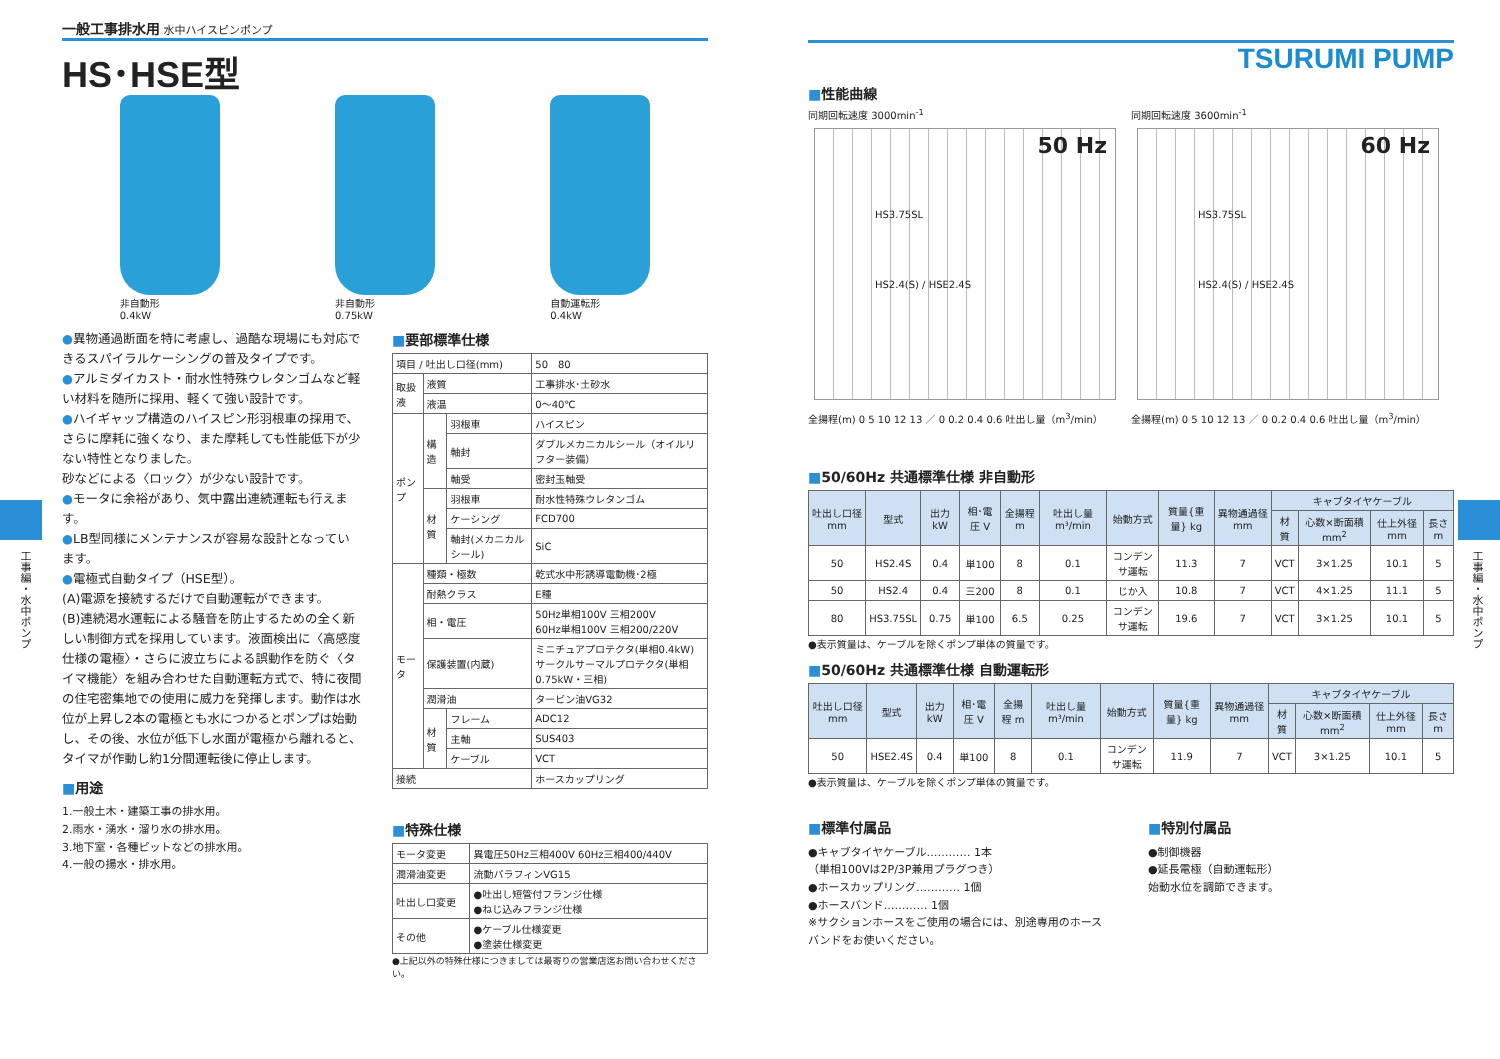一般工事排水用 水中ハイスピンポンプ
HS･HSE型
非自動形
0.4kW
非自動形
0.75kW
自動運転形
0.4kW
●異物通過断面を特に考慮し、過酷な現場にも対応できるスパイラルケーシングの普及タイプです。
●アルミダイカスト・耐水性特殊ウレタンゴムなど軽い材料を随所に採用、軽くて強い設計です。
●ハイギャップ構造のハイスピン形羽根車の採用で、さらに摩耗に強くなり、また摩耗しても性能低下が少ない特性となりました。
砂などによる〈ロック〉が少ない設計です。
●モータに余裕があり、気中露出連続運転も行えます。
●LB型同様にメンテナンスが容易な設計となっています。
●電極式自動タイプ（HSE型）。
(A)電源を接続するだけで自動運転ができます。
(B)連続渇水運転による騒音を防止するための全く新しい制御方式を採用しています。液面検出に〈高感度仕様の電極〉・さらに波立ちによる誤動作を防ぐ〈タイマ機能〉を組み合わせた自動運転方式で、特に夜間の住宅密集地での使用に威力を発揮します。動作は水位が上昇し2本の電極とも水につかるとポンプは始動し、その後、水位が低下し水面が電極から離れると、タイマが作動し約1分間運転後に停止します。
■用途
1.一般土木・建築工事の排水用。
2.雨水・湧水・溜り水の排水用。
3.地下室・各種ピットなどの排水用。
4.一般の揚水・排水用。
■要部標準仕様
| 項目 / 吐出し口径(mm) | | | 50 80 |
| 取扱液 | 液質 | | 工事排水･土砂水 |
| | 液温 | | 0～40℃ |
| ポンプ | 構造 | 羽根車 | ハイスピン |
| | | 軸封 | ダブルメカニカルシール（オイルリフター装備） |
| | | 軸受 | 密封玉軸受 |
| | 材質 | 羽根車 | 耐水性特殊ウレタンゴム |
| | | ケーシング | FCD700 |
| | | 軸封(メカニカルシール) | SiC |
| モータ | 種類・極数 | | 乾式水中形誘導電動機･2極 |
| | 耐熱クラス | | E種 |
| | 相・電圧 | | 50Hz単相100V 三相200V 60Hz単相100V 三相200/220V |
| | 保護装置(内蔵) | | ミニチュアプロテクタ(単相0.4kW) サークルサーマルプロテクタ(単相0.75kW・三相) |
| | 潤滑油 | | タービン油VG32 |
| | 材質 | フレーム | ADC12 |
| | | 主軸 | SUS403 |
| | | ケーブル | VCT |
| 接続 | | | ホースカップリング |
■特殊仕様
| モータ変更 | 異電圧50Hz三相400V 60Hz三相400/440V |
| 潤滑油変更 | 流動パラフィンVG15 |
| 吐出し口変更 | ●吐出し短管付フランジ仕様 ●ねじ込みフランジ仕様 |
| その他 | ●ケーブル仕様変更 ●塗装仕様変更 |
●上記以外の特殊仕様につきましては最寄りの営業店迄お問い合わせください。
TSURUMI PUMP
■性能曲線
同期回転速度 3000min<sup>-1</sup>
50 Hz HS3.75SL HS2.4(S) / HSE2.4S
全揚程(m) 0 5 10 12 13 ／ 0 0.2 0.4 0.6 吐出し量（m<sup>3</sup>/min）
同期回転速度 3600min<sup>-1</sup>
60 Hz HS3.75SL HS2.4(S) / HSE2.4S
全揚程(m) 0 5 10 12 13 ／ 0 0.2 0.4 0.6 吐出し量（m<sup>3</sup>/min）
■50/60Hz 共通標準仕様 非自動形
| 吐出し口径 mm | 型式 | 出力 kW | 相･電圧 V | 全揚程 m | 吐出し量 m³/min | 始動方式 | 質量{重量} kg | 異物通過径 mm | キャブタイヤケーブル | | | |
| --- | --- | --- | --- | --- | --- | --- | --- | --- | --- | --- | --- | --- |
| | | | | | | | | | 材質 | 心数×断面積 mm<sup>2</sup> | 仕上外径 mm | 長さ m |
| 50 | HS2.4S | 0.4 | 単100 | 8 | 0.1 | コンデンサ運転 | 11.3 | 7 | VCT | 3×1.25 | 10.1 | 5 |
| 50 | HS2.4 | 0.4 | 三200 | 8 | 0.1 | じか入 | 10.8 | 7 | VCT | 4×1.25 | 11.1 | 5 |
| 80 | HS3.75SL | 0.75 | 単100 | 6.5 | 0.25 | コンデンサ運転 | 19.6 | 7 | VCT | 3×1.25 | 10.1 | 5 |
●表示質量は、ケーブルを除くポンプ単体の質量です。
■50/60Hz 共通標準仕様 自動運転形
| 吐出し口径 mm | 型式 | 出力 kW | 相･電圧 V | 全揚程 m | 吐出し量 m³/min | 始動方式 | 質量{重量} kg | 異物通過径 mm | キャブタイヤケーブル | | | |
| --- | --- | --- | --- | --- | --- | --- | --- | --- | --- | --- | --- | --- |
| | | | | | | | | | 材質 | 心数×断面積 mm<sup>2</sup> | 仕上外径 mm | 長さ m |
| 50 | HSE2.4S | 0.4 | 単100 | 8 | 0.1 | コンデンサ運転 | 11.9 | 7 | VCT | 3×1.25 | 10.1 | 5 |
●表示質量は、ケーブルを除くポンプ単体の質量です。
■標準付属品
●キャブタイヤケーブル………… 1本
（単相100Vは2P/3P兼用プラグつき）
●ホースカップリング………… 1個
●ホースバンド………… 1個
※サクションホースをご使用の場合には、別途専用のホースバンドをお使いください。
■特別付属品
●制御機器
●延長電極（自動運転形）
始動水位を調節できます。
工事編・水中ポンプ
工事編・水中ポンプ